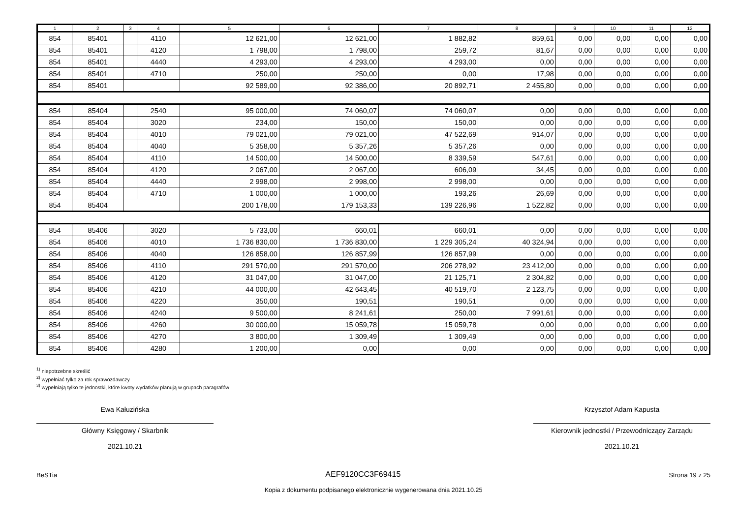| 1 | 2 | 3 | 4 | 5 | 6 | 7 | 8 | 9 | 10 | 11 | 12 |
| --- | --- | --- | --- | --- | --- | --- | --- | --- | --- | --- | --- |
| 854 | 85401 | | 4110 | 12 621,00 | 12 621,00 | 1 882,82 | 859,61 | 0,00 | 0,00 | 0,00 | 0,00 |
| 854 | 85401 | | 4120 | 1 798,00 | 1 798,00 | 259,72 | 81,67 | 0,00 | 0,00 | 0,00 | 0,00 |
| 854 | 85401 | | 4440 | 4 293,00 | 4 293,00 | 4 293,00 | 0,00 | 0,00 | 0,00 | 0,00 | 0,00 |
| 854 | 85401 | | 4710 | 250,00 | 250,00 | 0,00 | 17,98 | 0,00 | 0,00 | 0,00 | 0,00 |
| 854 | 85401 | | | 92 589,00 | 92 386,00 | 20 892,71 | 2 455,80 | 0,00 | 0,00 | 0,00 | 0,00 |
| 854 | 85404 | | 2540 | 95 000,00 | 74 060,07 | 74 060,07 | 0,00 | 0,00 | 0,00 | 0,00 | 0,00 |
| 854 | 85404 | | 3020 | 234,00 | 150,00 | 150,00 | 0,00 | 0,00 | 0,00 | 0,00 | 0,00 |
| 854 | 85404 | | 4010 | 79 021,00 | 79 021,00 | 47 522,69 | 914,07 | 0,00 | 0,00 | 0,00 | 0,00 |
| 854 | 85404 | | 4040 | 5 358,00 | 5 357,26 | 5 357,26 | 0,00 | 0,00 | 0,00 | 0,00 | 0,00 |
| 854 | 85404 | | 4110 | 14 500,00 | 14 500,00 | 8 339,59 | 547,61 | 0,00 | 0,00 | 0,00 | 0,00 |
| 854 | 85404 | | 4120 | 2 067,00 | 2 067,00 | 606,09 | 34,45 | 0,00 | 0,00 | 0,00 | 0,00 |
| 854 | 85404 | | 4440 | 2 998,00 | 2 998,00 | 2 998,00 | 0,00 | 0,00 | 0,00 | 0,00 | 0,00 |
| 854 | 85404 | | 4710 | 1 000,00 | 1 000,00 | 193,26 | 26,69 | 0,00 | 0,00 | 0,00 | 0,00 |
| 854 | 85404 | | | 200 178,00 | 179 153,33 | 139 226,96 | 1 522,82 | 0,00 | 0,00 | 0,00 | 0,00 |
| 854 | 85406 | | 3020 | 5 733,00 | 660,01 | 660,01 | 0,00 | 0,00 | 0,00 | 0,00 | 0,00 |
| 854 | 85406 | | 4010 | 1 736 830,00 | 1 736 830,00 | 1 229 305,24 | 40 324,94 | 0,00 | 0,00 | 0,00 | 0,00 |
| 854 | 85406 | | 4040 | 126 858,00 | 126 857,99 | 126 857,99 | 0,00 | 0,00 | 0,00 | 0,00 | 0,00 |
| 854 | 85406 | | 4110 | 291 570,00 | 291 570,00 | 206 278,92 | 23 412,00 | 0,00 | 0,00 | 0,00 | 0,00 |
| 854 | 85406 | | 4120 | 31 047,00 | 31 047,00 | 21 125,71 | 2 304,82 | 0,00 | 0,00 | 0,00 | 0,00 |
| 854 | 85406 | | 4210 | 44 000,00 | 42 643,45 | 40 519,70 | 2 123,75 | 0,00 | 0,00 | 0,00 | 0,00 |
| 854 | 85406 | | 4220 | 350,00 | 190,51 | 190,51 | 0,00 | 0,00 | 0,00 | 0,00 | 0,00 |
| 854 | 85406 | | 4240 | 9 500,00 | 8 241,61 | 250,00 | 7 991,61 | 0,00 | 0,00 | 0,00 | 0,00 |
| 854 | 85406 | | 4260 | 30 000,00 | 15 059,78 | 15 059,78 | 0,00 | 0,00 | 0,00 | 0,00 | 0,00 |
| 854 | 85406 | | 4270 | 3 800,00 | 1 309,49 | 1 309,49 | 0,00 | 0,00 | 0,00 | 0,00 | 0,00 |
| 854 | 85406 | | 4280 | 1 200,00 | 0,00 | 0,00 | 0,00 | 0,00 | 0,00 | 0,00 | 0,00 |
<sup>1)</sup> niepotrzebne skreślić
<sup>2)</sup> wypełniać tylko za rok sprawozdawczy
<sup>3)</sup> wypełniają tylko te jednostki, które kwoty wydatków planują w grupach paragrafów
Ewa Kałuzińska
Główny Księgowy / Skarbnik
2021.10.21
Krzysztof Adam Kapusta
Kierownik jednostki / Przewodniczący Zarządu
2021.10.21
BeSTia AEF9120CC3F69415 Strona 19 z 25
Kopia z dokumentu podpisanego elektronicznie wygenerowana dnia 2021.10.25